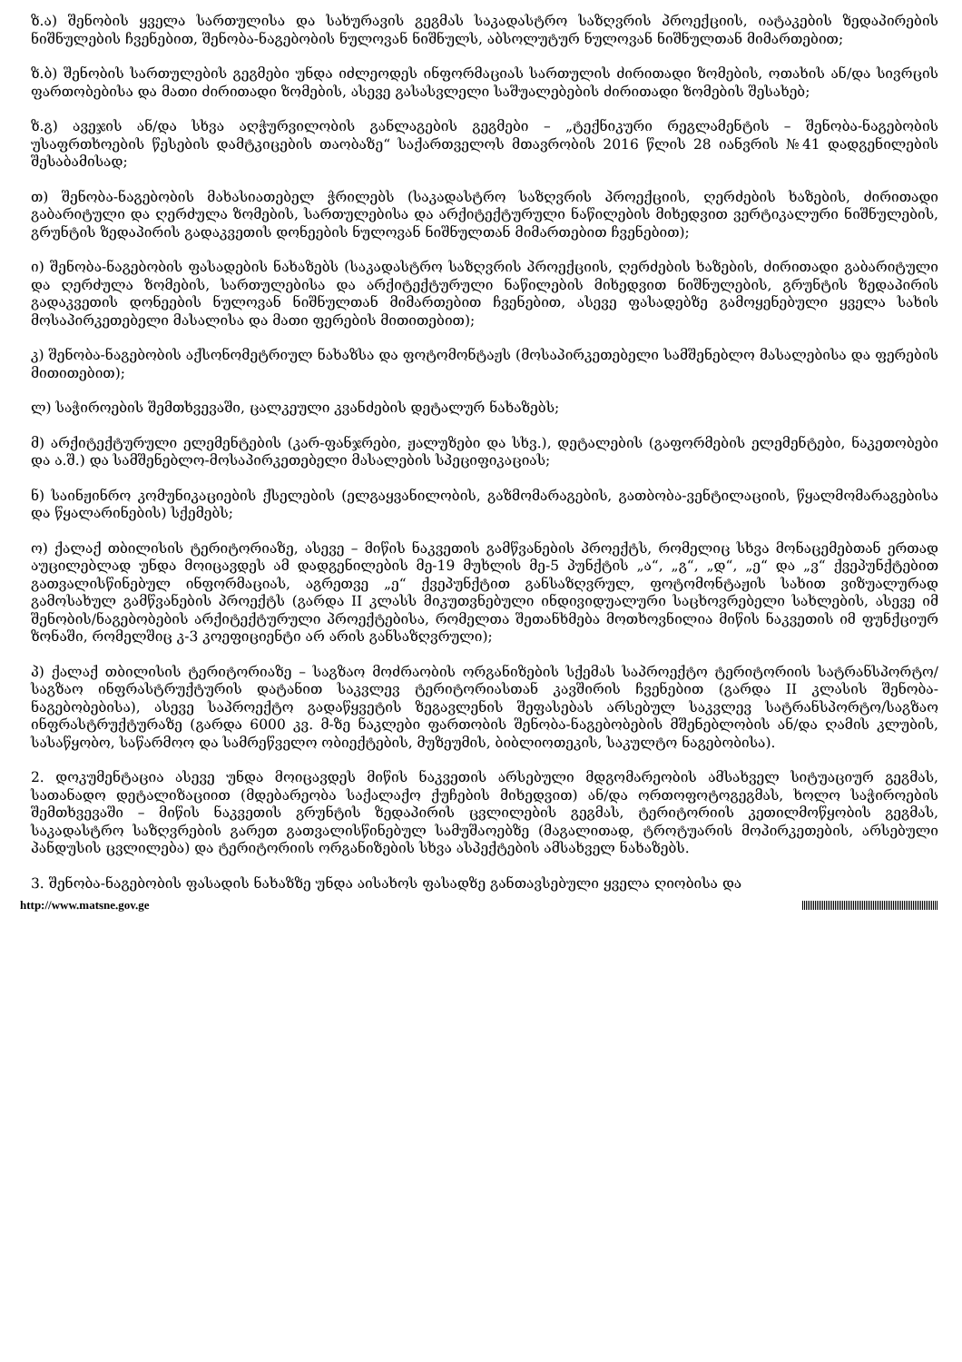ზ.ა) შენობის ყველა სართულისა და სახურავის გეგმას საკადასტრო საზღვრის პროექციის, იატაკების ზედაპირების ნიშნულების ჩვენებით, შენობა-ნაგებობის ნულოვან ნიშნულს, აბსოლუტურ ნულოვან ნიშნულთან მიმართებით;
ზ.ბ) შენობის სართულების გეგმები უნდა იძლეოდეს ინფორმაციას სართულის ძირითადი ზომების, ოთახის ან/და სივრცის ფართობებისა და მათი ძირითადი ზომების, ასევე გასასვლელი საშუალებების ძირითადი ზომების შესახებ;
ზ.გ) ავეჯის ან/და სხვა აღჭურვილობის განლაგების გეგმები – „ტექნიკური რეგლამენტის – შენობა-ნაგებობის უსაფრთხოების წესების დამტკიცების თაობაზე“ საქართველოს მთავრობის 2016 წლის 28 იანვრის №41 დადგენილების შესაბამისად;
თ) შენობა-ნაგებობის მახასიათებელ ჭრილებს (საკადასტრო საზღვრის პროექციის, ღერძების ხაზების, ძირითადი გაბარიტული და ღერძულა ზომების, სართულებისა და არქიტექტურული ნაწილების მიხედვით ვერტიკალური ნიშნულების, გრუნტის ზედაპირის გადაკვეთის დონეების ნულოვან ნიშნულთან მიმართებით ჩვენებით);
ი) შენობა-ნაგებობის ფასადების ნახაზებს (საკადასტრო საზღვრის პროექციის, ღერძების ხაზების, ძირითადი გაბარიტული და ღერძულა ზომების, სართულებისა და არქიტექტურული ნაწილების მიხედვით ნიშნულების, გრუნტის ზედაპირის გადაკვეთის დონეების ნულოვან ნიშნულთან მიმართებით ჩვენებით, ასევე ფასადებზე გამოყენებული ყველა სახის მოსაპირკეთებელი მასალისა და მათი ფერების მითითებით);
კ) შენობა-ნაგებობის აქსონომეტრიულ ნახაზსა და ფოტომონტაჟს (მოსაპირკეთებელი სამშენებლო მასალებისა და ფერების მითითებით);
ლ) საჭიროების შემთხვევაში, ცალკეული კვანძების დეტალურ ნახაზებს;
მ) არქიტექტურული ელემენტების (კარ-ფანჯრები, ჟალუზები და სხვ.), დეტალების (გაფორმების ელემენტები, ნაკეთობები და ა.შ.) და სამშენებლო-მოსაპირკეთებელი მასალების სპეციფიკაციას;
ნ) საინჟინრო კომუნიკაციების ქსელების (ელგაყვანილობის, გაზმომარაგების, გათბობა-ვენტილაციის, წყალმომარაგებისა და წყალარინების) სქემებს;
ო) ქალაქ თბილისის ტერიტორიაზე, ასევე – მიწის ნაკვეთის გამწვანების პროექტს, რომელიც სხვა მონაცემებთან ერთად აუცილებლად უნდა მოიცავდეს ამ დადგენილების მე-19 მუხლის მე-5 პუნქტის „ა“, „გ“, „დ“, „ე“ და „ვ“ ქვეპუნქტებით გათვალისწინებულ ინფორმაციას, აგრეთვე „ე“ ქვეპუნქტით განსაზღვრულ, ფოტომონტაჟის სახით ვიზუალურად გამოსახულ გამწვანების პროექტს (გარდა II კლასს მიკუთვნებული ინდივიდუალური საცხოვრებელი სახლების, ასევე იმ შენობის/ნაგებობების არქიტექტურული პროექტებისა, რომელთა შეთანხმება მოთხოვნილია მიწის ნაკვეთის იმ ფუნქციურ ზონაში, რომელშიც კ-3 კოეფიციენტი არ არის განსაზღვრული);
პ) ქალაქ თბილისის ტერიტორიაზე – საგზაო მოძრაობის ორგანიზების სქემას საპროექტო ტერიტორიის სატრანსპორტო/საგზაო ინფრასტრუქტურის დატანით საკვლევ ტერიტორიასთან კავშირის ჩვენებით (გარდა II კლასის შენობა-ნაგებობებისა), ასევე საპროექტო გადაწყვეტის ზეგავლენის შეფასებას არსებულ საკვლევ სატრანსპორტო/საგზაო ინფრასტრუქტურაზე (გარდა 6000 კვ. მ-ზე ნაკლები ფართობის შენობა-ნაგებობების მშენებლობის ან/და ღამის კლუბის, სასაწყობო, საწარმოო და სამრეწველო ობიექტების, მუზეუმის, ბიბლიოთეკის, საკულტო ნაგებობისა).
2. დოკუმენტაცია ასევე უნდა მოიცავდეს მიწის ნაკვეთის არსებული მდგომარეობის ამსახველ სიტუაციურ გეგმას, სათანადო დეტალიზაციით (მდებარეობა საქალაქო ქუჩების მიხედვით) ან/და ორთოფოტოგეგმას, ხოლო საჭიროების შემთხვევაში – მიწის ნაკვეთის გრუნტის ზედაპირის ცვლილების გეგმას, ტერიტორიის კეთილმოწყობის გეგმას, საკადასტრო საზღვრების გარეთ გათვალისწინებულ სამუშაოებზე (მაგალითად, ტროტუარის მოპირკეთების, არსებული პანდუსის ცვლილება) და ტერიტორიის ორგანიზების სხვა ასპექტების ამსახველ ნახაზებს.
3. შენობა-ნაგებობის ფასადის ნახაზზე უნდა აისახოს ფასადზე განთავსებული ყველა ღიობისა და
http://www.matsne.gov.ge